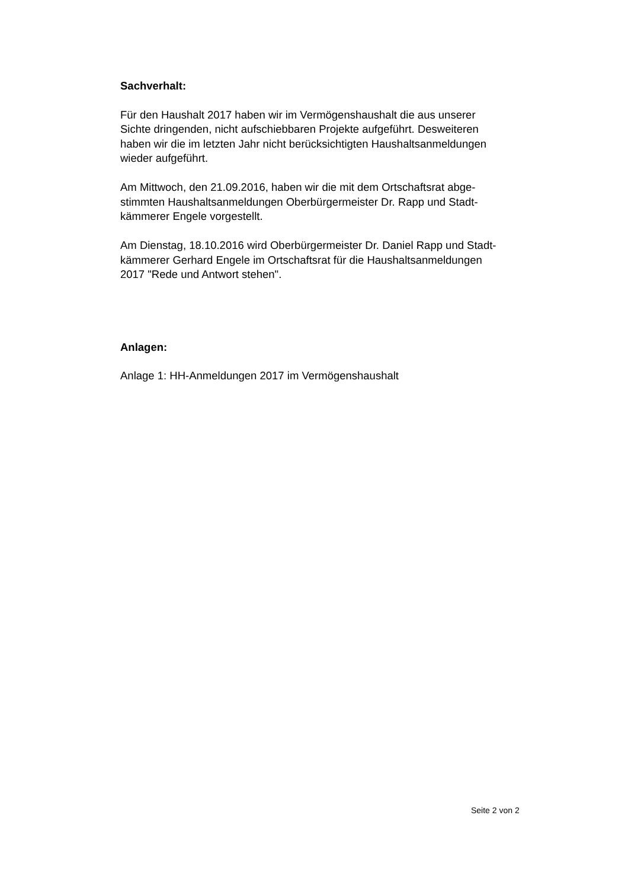Sachverhalt:
Für den Haushalt 2017 haben wir im Vermögenshaushalt die aus unserer
Sichte dringenden, nicht aufschiebbaren Projekte aufgeführt. Desweiteren
haben wir die im letzten Jahr nicht berücksichtigten Haushaltsanmeldungen
wieder aufgeführt.
Am Mittwoch, den 21.09.2016, haben wir die mit dem Ortschaftsrat abge-
stimmten Haushaltsanmeldungen Oberbürgermeister Dr. Rapp und Stadt-
kämmerer Engele vorgestellt.
Am Dienstag, 18.10.2016 wird Oberbürgermeister Dr. Daniel Rapp und Stadt-
kämmerer Gerhard Engele im Ortschaftsrat für die Haushaltsanmeldungen
2017 "Rede und Antwort stehen".
Anlagen:
Anlage 1: HH-Anmeldungen 2017 im Vermögenshaushalt
Seite 2 von 2